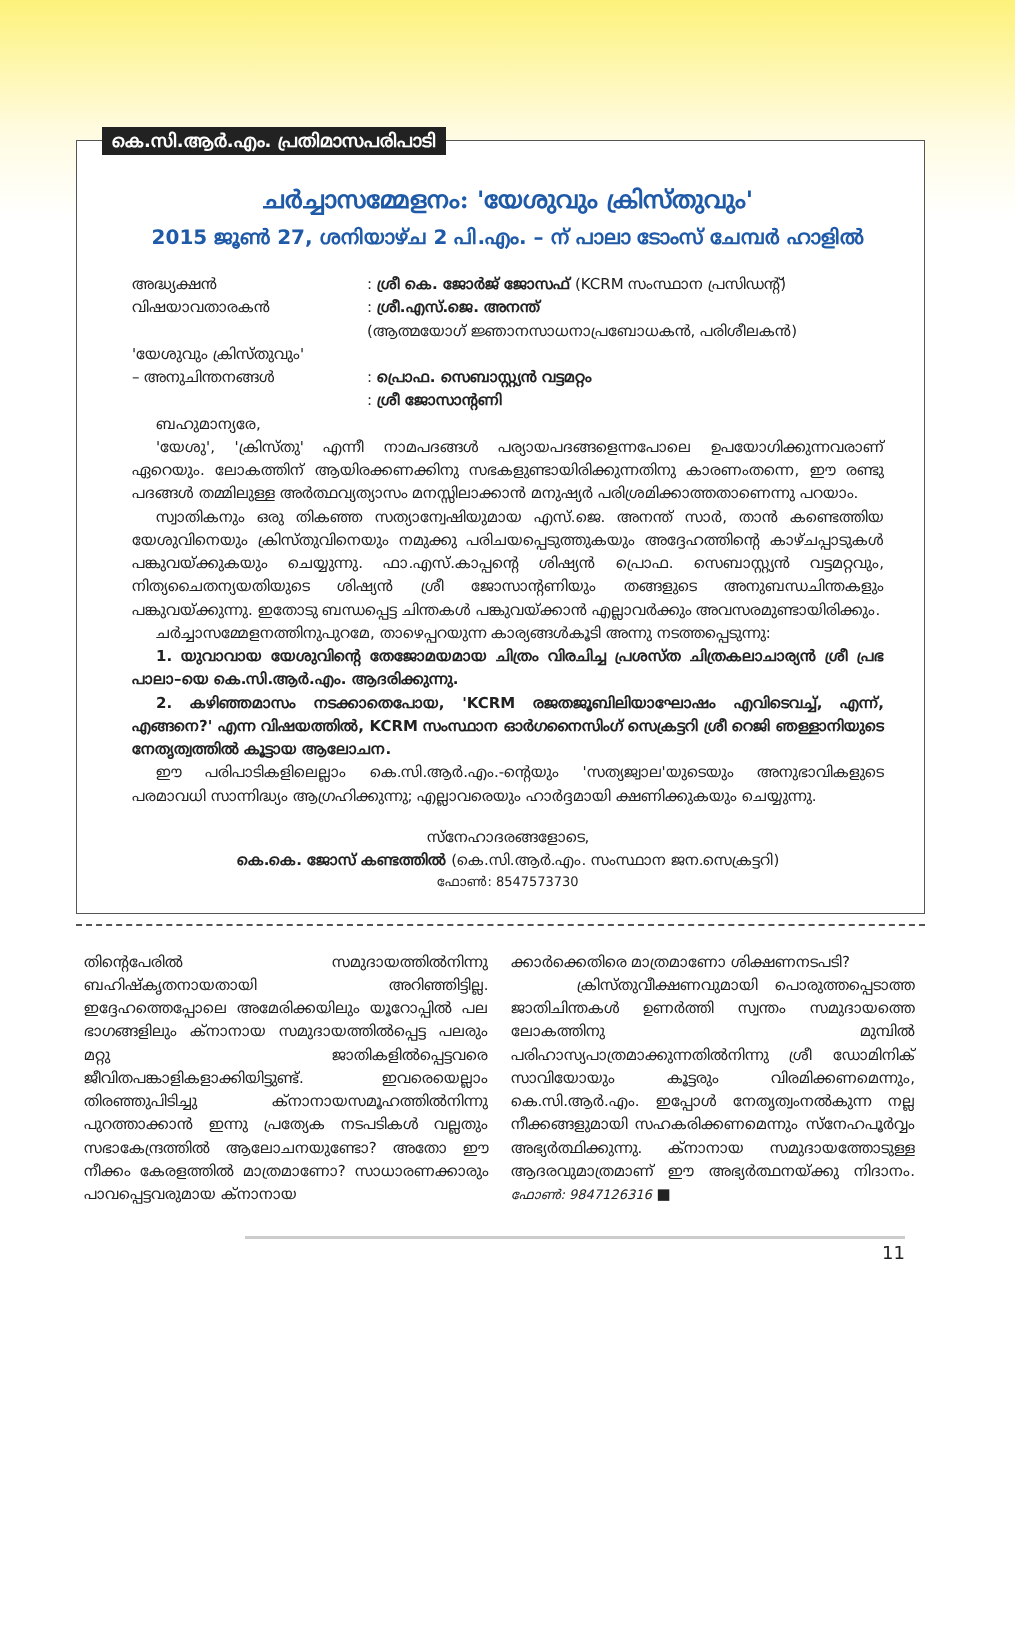കെ.സി.ആർ.എം. പ്രതിമാസപരിപാടി
ചർച്ചാസമ്മേളനം: 'യേശുവും ക്രിസ്തുവും'
2015 ജൂൺ 27, ശനിയാഴ്ച 2 പി.എം. – ന് പാലാ ടോംസ് ചേമ്പർ ഹാളിൽ
അദ്ധ്യക്ഷൻ: ശ്രീ കെ. ജോർജ് ജോസഫ് (KCRM സംസ്ഥാന പ്രസിഡന്റ്)
വിഷയാവതാരകൻ: ശ്രീ.എസ്.ജെ. അനന്ത്
(ആത്മയോഗ് ജ്ഞാനസാധനാപ്രബോധകൻ, പരിശീലകൻ)
'യേശുവും ക്രിസ്തുവും'
– അനുചിന്തനങ്ങൾ
: പ്രൊഫ. സെബാസ്റ്റ്യൻ വട്ടമറ്റം
: ശ്രീ ജോസാന്റണി
ബഹുമാന്യരേ,
'യേശു', 'ക്രിസ്തു' എന്നീ നാമപദങ്ങൾ പര്യായപദങ്ങളെന്നപോലെ ഉപയോഗിക്കുന്നവരാണ് ഏറെയും. ലോകത്തിന് ആയിരക്കണക്കിനു സഭകളുണ്ടായിരിക്കുന്നതിനു കാരണംതന്നെ, ഈ രണ്ടു പദങ്ങൾ തമ്മിലുള്ള അർത്ഥവ്യത്യാസം മനസ്സിലാക്കാൻ മനുഷ്യർ പരിശ്രമിക്കാത്തതാണെന്നു പറയാം.
സ്വാതികനും ഒരു തികഞ്ഞ സത്യാന്വേഷിയുമായ എസ്.ജെ. അനന്ത് സാർ, താൻ കണ്ടെത്തിയ യേശുവിനെയും ക്രിസ്തുവിനെയും നമുക്കു പരിചയപ്പെടുത്തുകയും അദ്ദേഹത്തിന്റെ കാഴ്ചപ്പാടുകൾ പങ്കുവയ്ക്കുകയും ചെയ്യുന്നു. ഫാ.എസ്.കാപ്പന്റെ ശിഷ്യൻ പ്രൊഫ. സെബാസ്റ്റ്യൻ വട്ടമറ്റവും, നിത്യചൈതന്യയതിയുടെ ശിഷ്യൻ ശ്രീ ജോസാന്റണിയും തങ്ങളുടെ അനുബന്ധചിന്തകളും പങ്കുവയ്ക്കുന്നു. ഇതോടു ബന്ധപ്പെട്ട ചിന്തകൾ പങ്കുവയ്ക്കാൻ എല്ലാവർക്കും അവസരമുണ്ടായിരിക്കും.
ചർച്ചാസമ്മേളനത്തിനുപുറമേ, താഴെപ്പറയുന്ന കാര്യങ്ങൾകൂടി അന്നു നടത്തപ്പെടുന്നു:
1. യുവാവായ യേശുവിന്റെ തേജോമയമായ ചിത്രം വിരചിച്ച പ്രശസ്ത ചിത്രകലാചാര്യൻ ശ്രീ പ്രഭ പാലാ–യെ കെ.സി.ആർ.എം. ആദരിക്കുന്നു.
2. കഴിഞ്ഞമാസം നടക്കാതെപോയ, 'KCRM രജതജൂബിലിയാഘോഷം എവിടെവച്ച്, എന്ന്, എങ്ങനെ?' എന്ന വിഷയത്തിൽ, KCRM സംസ്ഥാന ഓർഗനൈസിംഗ് സെക്രട്ടറി ശ്രീ റെജി ഞള്ളാനിയുടെ നേതൃത്വത്തിൽ കൂട്ടായ ആലോചന.
ഈ പരിപാടികളിലെല്ലാം കെ.സി.ആർ.എം.-ന്റെയും 'സത്യജ്വാല'യുടെയും അനുഭാവികളുടെ പരമാവധി സാന്നിദ്ധ്യം ആഗ്രഹിക്കുന്നു; എല്ലാവരെയും ഹാർദ്ദമായി ക്ഷണിക്കുകയും ചെയ്യുന്നു.
സ്നേഹാദരങ്ങളോടെ,
കെ.കെ. ജോസ് കണ്ടത്തിൽ (കെ.സി.ആർ.എം. സംസ്ഥാന ജന.സെക്രട്ടറി)
ഫോൺ: 8547573730
തിന്റെപേരിൽ സമുദായത്തിൽനിന്നു ബഹിഷ്കൃതനായതായി അറിഞ്ഞിട്ടില്ല. ഇദ്ദേഹത്തെപ്പോലെ അമേരിക്കയിലും യൂറോപ്പിൽ പല ഭാഗങ്ങളിലും ക്നാനായ സമുദായത്തിൽപ്പെട്ട പലരും മറ്റു ജാതികളിൽപ്പെട്ടവരെ ജീവിതപങ്കാളികളാക്കിയിട്ടുണ്ട്. ഇവരെയെല്ലാം തിരഞ്ഞുപിടിച്ചു ക്നാനായസമൂഹത്തിൽനിന്നു പുറത്താക്കാൻ ഇന്നു പ്രത്യേക നടപടികൾ വല്ലതും സഭാകേന്ദ്രത്തിൽ ആലോചനയുണ്ടോ? അതോ ഈ നീക്കം കേരളത്തിൽ മാത്രമാണോ? സാധാരണക്കാരും പാവപ്പെട്ടവരുമായ ക്നാനായ
ക്കാർക്കെതിരെ മാത്രമാണോ ശിക്ഷണനടപടി?
ക്രിസ്തുവീക്ഷണവുമായി പൊരുത്തപ്പെടാത്ത ജാതിചിന്തകൾ ഉണർത്തി സ്വന്തം സമുദായത്തെ ലോകത്തിനു മുമ്പിൽ പരിഹാസ്യപാത്രമാക്കുന്നതിൽനിന്നു ശ്രീ ഡോമിനിക് സാവിയോയും കൂട്ടരും വിരമിക്കണമെന്നും, കെ.സി.ആർ.എം. ഇപ്പോൾ നേതൃത്വംനൽകുന്ന നല്ല നീക്കങ്ങളുമായി സഹകരിക്കണമെന്നും സ്നേഹപൂർവ്വം അഭ്യർത്ഥിക്കുന്നു. ക്നാനായ സമുദായത്തോടുള്ള ആദരവുമാത്രമാണ് ഈ അഭ്യർത്ഥനയ്ക്കു നിദാനം. ഫോൺ: 9847126316 ■
11